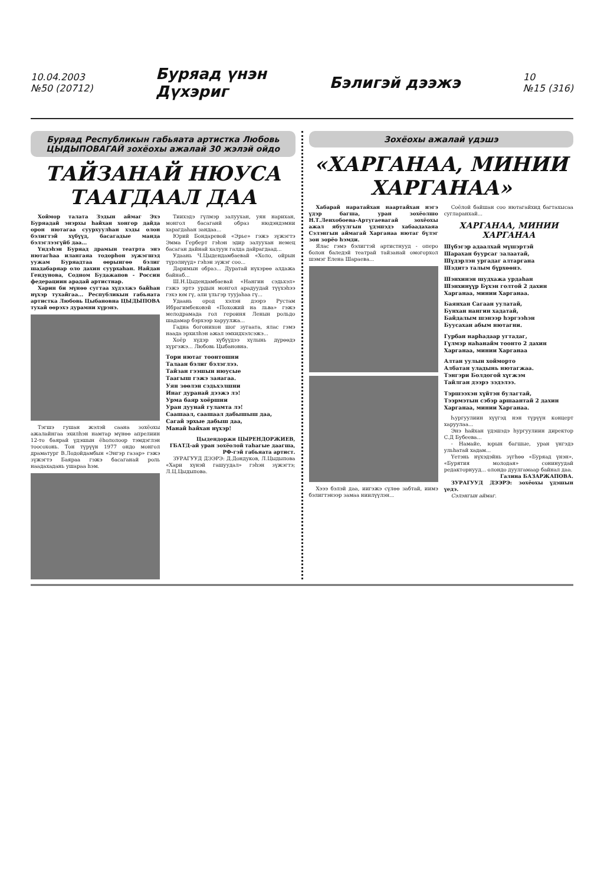10.04.2003
№50 (20712)
Буряад үнэн
Дүхэриг
Бэлигэй дээжэ
10
№15 (316)
Буряад Республикын габьяата артистка Любовь ЦЫДЫПОВАГАЙ зохёохы ажалай 30 жэлэй ойдо
ТАЙЗАНАЙ НЮУСА ТААГДААЛ ДАА
Хоймор талата Зэдын аймаг Эхэ Буряадай энэрхы һайхан хонгор дайда орон нютагаа суурхуулһан хэды олон бэлигтэй хүбүүд, басагадые манда бэлэглээгүйб даа...
Үндэһэн Буряад драмын театрта энэ нютагһаа илангаяа тодорһон зүжэгшэд уужам Буряадтаа өөрынгөө бэлиг шадабаряар оло дахин суурхаһан. Найдан Гендунова, Содном Будажапов - Россин федерациин арадай артистнар.
Харин би мүнөө сугтаа хүдэлжэ байһан нүхэр тухайгаа... Республикын габьяата артистка Любовь Цыбановна ЦЫДЫПОВА тухай өөрэхэ дурамни хүрэнэ.
Тэгшэ гушан жэлэй саана зохёохы ажалайнгаа эхилһэн намтар мүнөө апрелиин 12-то баярай үдэшын ёһололоор тэмдэглэн тоосохонь. Тон түрүүн 1977 ондо монгол драматург В.Лодойдамбын «Энгэр газар» гэжэ зүжэгтэ Баяраа гэжэ басаганай роль наадахадань ушараа һэм.
Тиихэдэ гүлмэр залуухан, уян нарихан, монгол басаганй образ нюдэндэмни харагдаһан зандаа...
Юрий Бондаревой «Эрье» гэжэ зүжэгтэ Эмма Герберт гэһэн эдир залуухан немец басаган дайнай халуун галда дайрагдаад...
Удаань Ч.Цыдендамбаевай «Холо, ойрын түрэлнүүд» гэһэн зүжэг соо...
Даримын образ... Дуратай нүхэрөө алдажа байнаб...
Ш.Н.Цыдендамбаевай «Нангин сэдьхэл» гэжэ эртэ урдын монгол арадуудай түүхэһээ гэхэ юм гү, али үльгэр тууjaһаа гү...
Удаань ород хэлэн дээрэ Рустам Ибрагимбековэй «Похожий на льва» гэжэ мелодрамада гол героиня Ленын рольдо шадамар бэрхээр харуулжа...
Гадна богонихон шог зугаата, ялас гэмэ наада эрхилһэн ажал эмхидхэлсэжэ...
Хоёр хүдэр хүбүүдээ хүлынь дүрөөдэ хүргэжэ... Любовь Цыбановна.
Тори нютаг тоонтошни
Талаан бэлиг бэлэглээ.
Тайзан гээшын нюусые
Таагыш гэжэ заяагаа.
Уян зөөлэн сэдьхэлшни
Инаг дуранай дээжэ лэ!
Урма баяр хоёршни
Уран дуунай гуламта лэ!
Саашаал, саашаал дабышыш даа,
Сагай эрхые дабыш даа,
Манай һайхан нүхэр!
Цыдендоржи ЦЫРЕНДОРЖИЕВ, ГБАТД-ай уран зохёолой таһагые даагша, РФ-гэй габьяата артист.
ЗУРАГУУД ДЭЭРЭ: Д.Дондуков, Л.Цыдыпова «Хари хүнэй гашуудал» гэһэн зүжэгтэ; Л.Ц.Цыдыпова.
Зохёохы ажалай үдэшэ
«ХАРГАНАА, МИНИИ ХАРГАНАА»
Хабарай наратайхан наартайхан нэгэ үдэр багша, уран зохёолшо Н.Т.Ленхобоева-Артугаевагай зохёохы ажал ябуулгын үдэшэдэ хабаадахаяа Сэлэнгын аймагай Харганаа нютаг бүлэг зон зорёо һэмди.
Ялас гэмэ бэлигтэй артистнууд - оперо болон баледэй театрай тайзанай омогорхол шэмэг Елена Шараева...
Хэээ бэлэй даа, иигэжэ сүлөө забтай, иимэ бэлигтэнээр замаа ниилүүлэн...
Соёлой байшан соо нютагайхид багтахысаа сугларанхай...
ХАРГАНАА, МИНИИ ХАРГАНАА
Шүбэгэр адаалхай мүшэртэй
Шарахан буурсаг залаатай,
Шүдэрлэн ургадаг алтаргана
Шэдитэ талым бүрхөөнэ.
Шэнхинэн шудхажа урдаһан
Шэнхинүүр Бүхэн голтой 2 дахин
Харганаа, минии Харганаа.
Баянхан Сагаан уулатай,
Бунхан нангин хадатай,
Байдалым шэнээр һэргээһэн
Буусахан абым нютагни.
Гурбан нарһадаар угтадаг,
Гүлмэр наһанайм тоонто 2 дахин
Харганаа, минии Харганаа
Алтан уулын хойморто
Албатан уладынь нютагжаа.
Тэнгэри Болдогой хүгжэм
Тайлган дээрэ зэдэлээ.
Тэршээхэн хүйтэн булагтай,
Тээрмэтын сэбэр аршаантай 2 дахин
Харганаа, минии Харганаа.
Һургуулиин хүүгэд нэн түрүүн концерт харуулаа...
Энэ һайхан үдэшэдэ һургуулиин директор С.Д Бубеева...
- Намайе, юрын багшые, уран үнгэдэ ульһатай хадам...
Үетэнь нүхэдэйнь зүгһөө «Буряад үнэн», «Бурятия молодая» сонинуудай редакторнууд... олондо дуулгамаар байнал даа.
Галина БАЗАРЖАПОВА.
ЗУРАГУУД ДЭЭРЭ: зохёохы үдэшын үедэ.
Сэлэнгын аймаг.